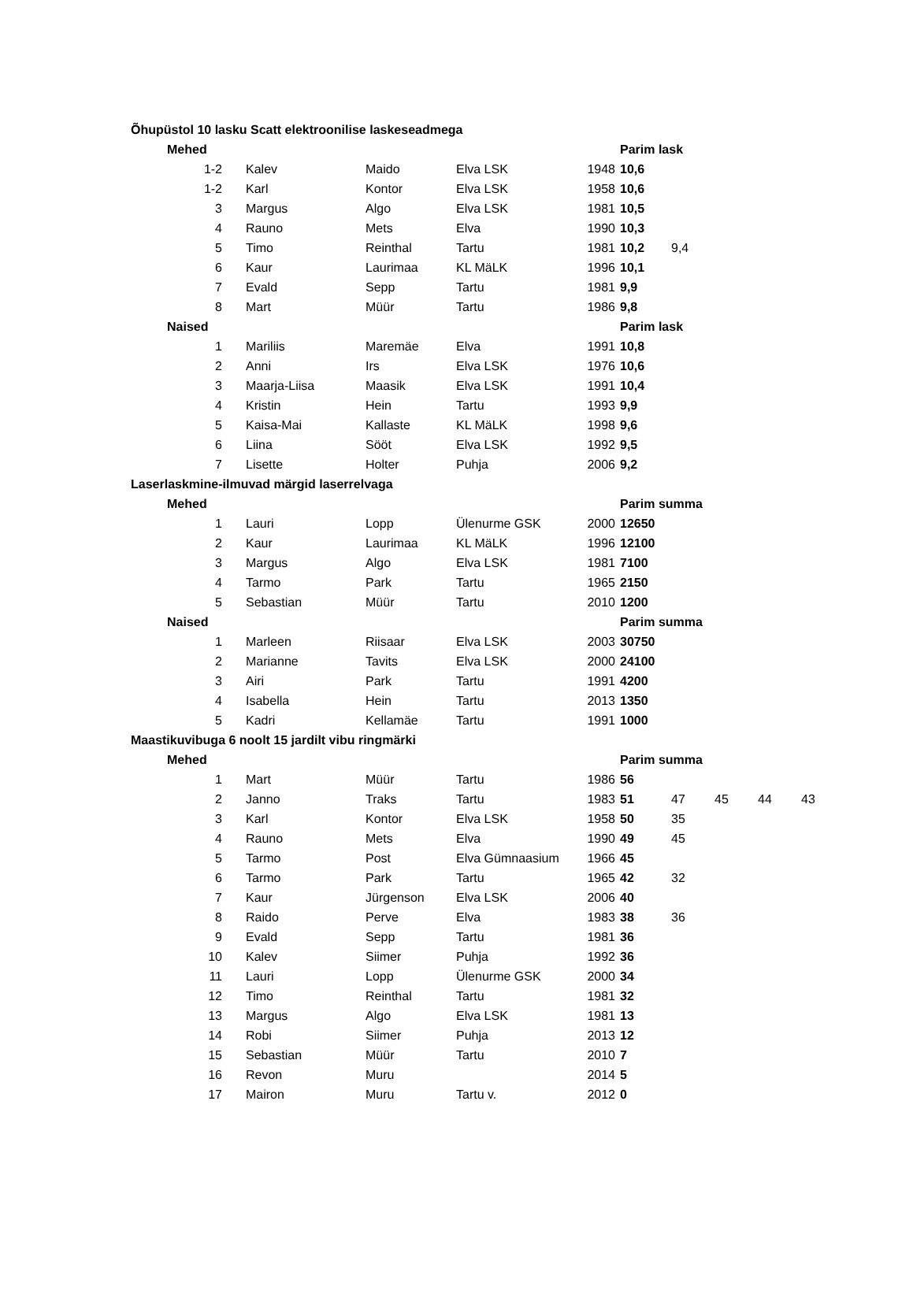| Õhupüstol 10 lasku Scatt elektroonilise laskeseadmega | | | | | | | | | | |
| | Mehed | | | | | Parim lask | | | | |
| | 1-2 | Kalev | Maido | Elva LSK | 1948 | 10,6 | | | | |
| | 1-2 | Karl | Kontor | Elva LSK | 1958 | 10,6 | | | | |
| | 3 | Margus | Algo | Elva LSK | 1981 | 10,5 | | | | |
| | 4 | Rauno | Mets | Elva | 1990 | 10,3 | | | | |
| | 5 | Timo | Reinthal | Tartu | 1981 | 10,2 | 9,4 | | | |
| | 6 | Kaur | Laurimaa | KL MäLK | 1996 | 10,1 | | | | |
| | 7 | Evald | Sepp | Tartu | 1981 | 9,9 | | | | |
| | 8 | Mart | Müür | Tartu | 1986 | 9,8 | | | | |
| | Naised | | | | | Parim lask | | | | |
| | 1 | Mariliis | Maremäe | Elva | 1991 | 10,8 | | | | |
| | 2 | Anni | Irs | Elva LSK | 1976 | 10,6 | | | | |
| | 3 | Maarja-Liisa | Maasik | Elva LSK | 1991 | 10,4 | | | | |
| | 4 | Kristin | Hein | Tartu | 1993 | 9,9 | | | | |
| | 5 | Kaisa-Mai | Kallaste | KL MäLK | 1998 | 9,6 | | | | |
| | 6 | Liina | Sööt | Elva LSK | 1992 | 9,5 | | | | |
| | 7 | Lisette | Holter | Puhja | 2006 | 9,2 | | | | |
| Laserlaskmine-ilmuvad märgid laserrelvaga | | | | | | | | | | |
| | Mehed | | | | | Parim summa | | | | |
| | 1 | Lauri | Lopp | Ülenurme GSK | 2000 | 12650 | | | | |
| | 2 | Kaur | Laurimaa | KL MäLK | 1996 | 12100 | | | | |
| | 3 | Margus | Algo | Elva LSK | 1981 | 7100 | | | | |
| | 4 | Tarmo | Park | Tartu | 1965 | 2150 | | | | |
| | 5 | Sebastian | Müür | Tartu | 2010 | 1200 | | | | |
| | Naised | | | | | Parim summa | | | | |
| | 1 | Marleen | Riisaar | Elva LSK | 2003 | 30750 | | | | |
| | 2 | Marianne | Tavits | Elva LSK | 2000 | 24100 | | | | |
| | 3 | Airi | Park | Tartu | 1991 | 4200 | | | | |
| | 4 | Isabella | Hein | Tartu | 2013 | 1350 | | | | |
| | 5 | Kadri | Kellamäe | Tartu | 1991 | 1000 | | | | |
| Maastikuvibuga 6 noolt 15 jardilt vibu ringmärki | | | | | | | | | | |
| | Mehed | | | | | Parim summa | | | | |
| | 1 | Mart | Müür | Tartu | 1986 | 56 | | | | |
| | 2 | Janno | Traks | Tartu | 1983 | 51 | 47 | 45 | 44 | 43 |
| | 3 | Karl | Kontor | Elva LSK | 1958 | 50 | 35 | | | |
| | 4 | Rauno | Mets | Elva | 1990 | 49 | 45 | | | |
| | 5 | Tarmo | Post | Elva Gümnaasium | 1966 | 45 | | | | |
| | 6 | Tarmo | Park | Tartu | 1965 | 42 | 32 | | | |
| | 7 | Kaur | Jürgenson | Elva LSK | 2006 | 40 | | | | |
| | 8 | Raido | Perve | Elva | 1983 | 38 | 36 | | | |
| | 9 | Evald | Sepp | Tartu | 1981 | 36 | | | | |
| | 10 | Kalev | Siimer | Puhja | 1992 | 36 | | | | |
| | 11 | Lauri | Lopp | Ülenurme GSK | 2000 | 34 | | | | |
| | 12 | Timo | Reinthal | Tartu | 1981 | 32 | | | | |
| | 13 | Margus | Algo | Elva LSK | 1981 | 13 | | | | |
| | 14 | Robi | Siimer | Puhja | 2013 | 12 | | | | |
| | 15 | Sebastian | Müür | Tartu | 2010 | 7 | | | | |
| | 16 | Revon | Muru | | 2014 | 5 | | | | |
| | 17 | Mairon | Muru | Tartu v. | 2012 | 0 | | | | |